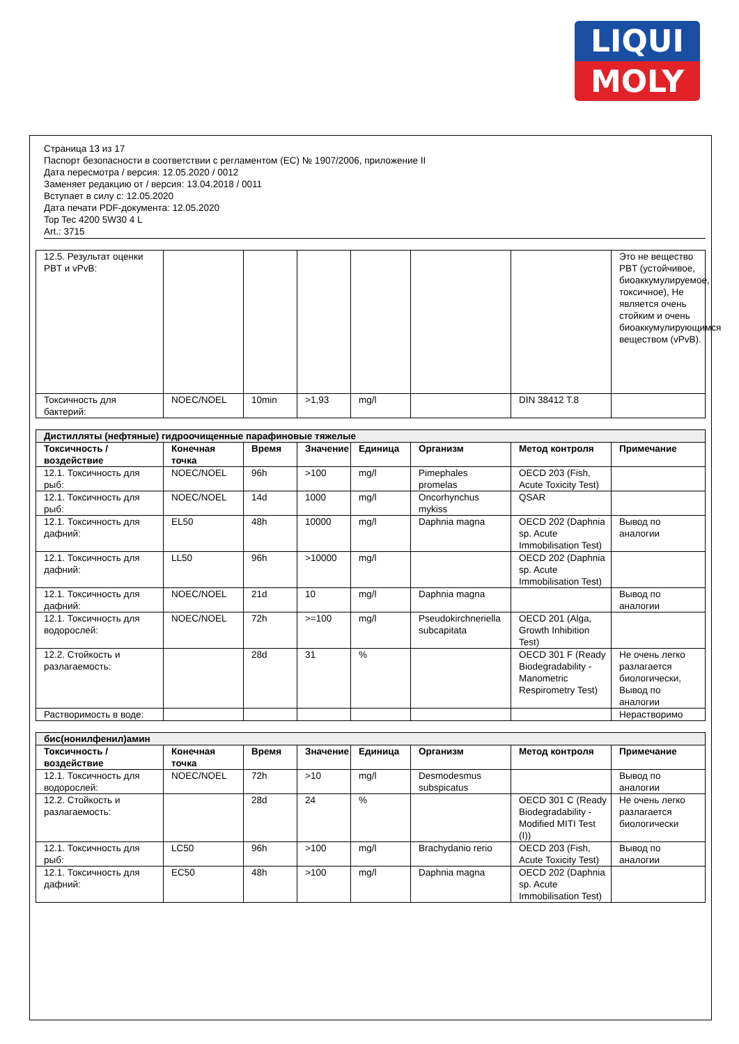LIQUI
MOLY
Страница 13 из 17
Паспорт безопасности в соответствии с регламентом (ЕС) № 1907/2006, приложение II
Дата пересмотра / версия: 12.05.2020 / 0012
Заменяет редакцию от / версия: 13.04.2018 / 0011
Вступает в силу с: 12.05.2020
Дата печати PDF-документа: 12.05.2020
Top Tec 4200 5W30 4 L
Art.: 3715
| 12.5. Результат оценки PBT и vPvB: | | | | | | | Это не вещество PBT (устойчивое, биоаккумулируемое, токсичное), Не является очень стойким и очень биоаккумулирующимся веществом (vPvB). |
| Токсичность для бактерий: | NOEC/NOEL | 10min | >1,93 | mg/l | | DIN 38412 T.8 | |
| Дистилляты (нефтяные) гидроочищенные парафиновые тяжелые | | | | | | | |
| Токсичность / воздействие | Конечная точка | Время | Значение | Единица | Организм | Метод контроля | Примечание |
| 12.1. Токсичность для рыб: | NOEC/NOEL | 96h | >100 | mg/l | Pimephales promelas | OECD 203 (Fish, Acute Toxicity Test) | |
| 12.1. Токсичность для рыб: | NOEC/NOEL | 14d | 1000 | mg/l | Oncorhynchus mykiss | QSAR | |
| 12.1. Токсичность для дафний: | EL50 | 48h | 10000 | mg/l | Daphnia magna | OECD 202 (Daphnia sp. Acute Immobilisation Test) | Вывод по аналогии |
| 12.1. Токсичность для дафний: | LL50 | 96h | >10000 | mg/l | | OECD 202 (Daphnia sp. Acute Immobilisation Test) | |
| 12.1. Токсичность для дафний: | NOEC/NOEL | 21d | 10 | mg/l | Daphnia magna | | Вывод по аналогии |
| 12.1. Токсичность для водорослей: | NOEC/NOEL | 72h | >=100 | mg/l | Pseudokirchneriella subcapitata | OECD 201 (Alga, Growth Inhibition Test) | |
| 12.2. Стойкость и разлагаемость: | | 28d | 31 | % | | OECD 301 F (Ready Biodegradability - Manometric Respirometry Test) | Не очень легко разлагается биологически, Вывод по аналогии |
| Растворимость в воде: | | | | | | | Нерастворимо |
| бис(нонилфенил)амин | | | | | | | |
| Токсичность / воздействие | Конечная точка | Время | Значение | Единица | Организм | Метод контроля | Примечание |
| 12.1. Токсичность для водорослей: | NOEC/NOEL | 72h | >10 | mg/l | Desmodesmus subspicatus | | Вывод по аналогии |
| 12.2. Стойкость и разлагаемость: | | 28d | 24 | % | | OECD 301 C (Ready Biodegradability - Modified MITI Test (I)) | Не очень легко разлагается биологически |
| 12.1. Токсичность для рыб: | LC50 | 96h | >100 | mg/l | Brachydanio rerio | OECD 203 (Fish, Acute Toxicity Test) | Вывод по аналогии |
| 12.1. Токсичность для дафний: | EC50 | 48h | >100 | mg/l | Daphnia magna | OECD 202 (Daphnia sp. Acute Immobilisation Test) | |